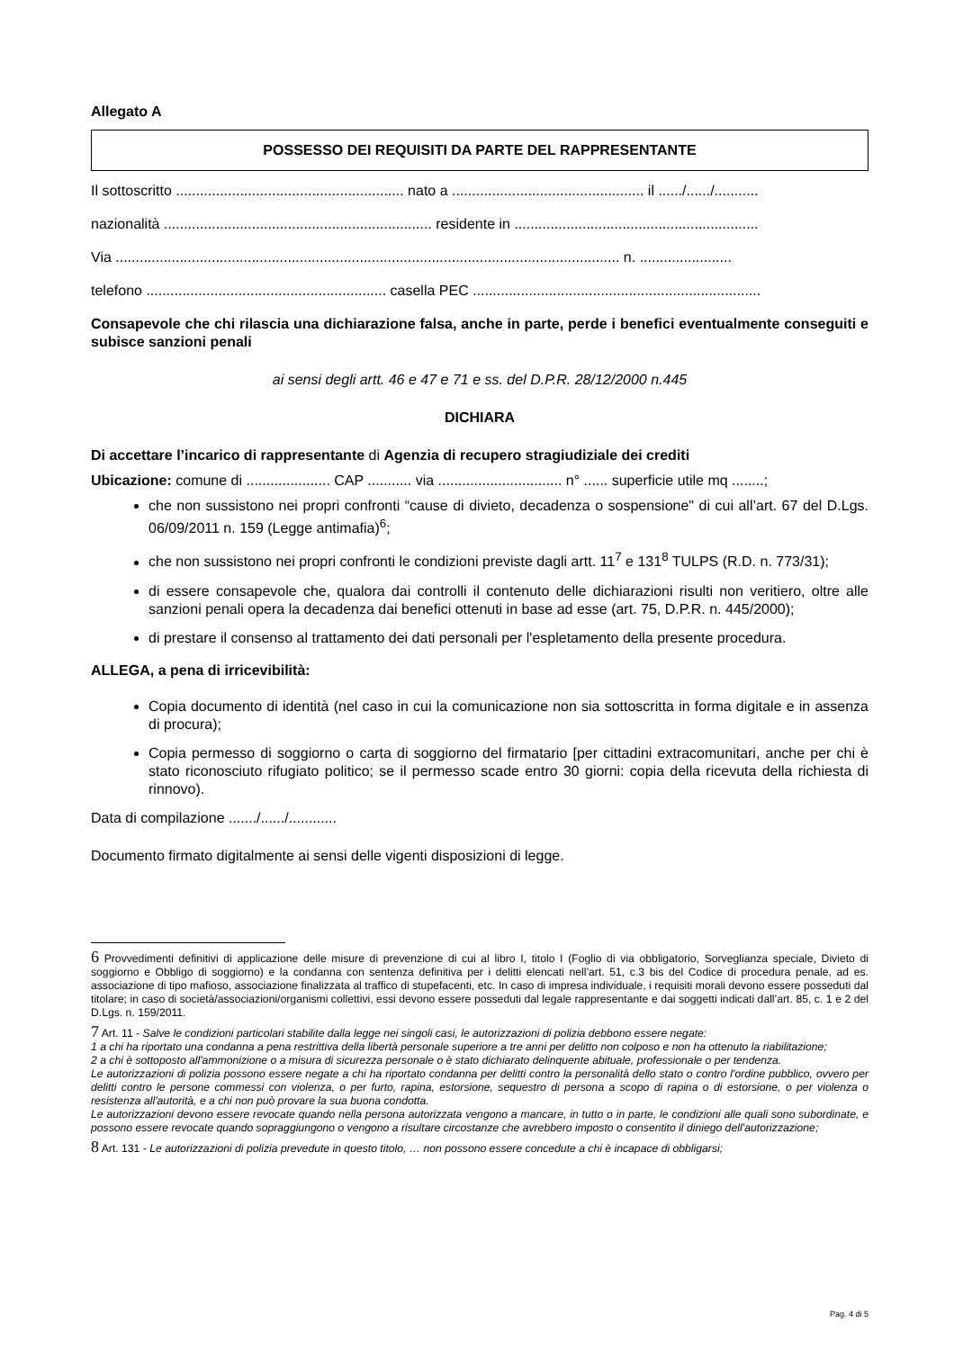Allegato A
POSSESSO DEI REQUISITI DA PARTE DEL RAPPRESENTANTE
Il sottoscritto ......................................................... nato a ................................................ il ....../....../...........
nazionalità ................................................................... residente in .............................................................
Via .............................................................................................................................. n. .......................
telefono ............................................................ casella PEC ........................................................................
Consapevole che chi rilascia una dichiarazione falsa, anche in parte, perde i benefici eventualmente conseguiti e subisce sanzioni penali
ai sensi degli artt. 46 e 47 e 71 e ss. del D.P.R. 28/12/2000 n.445
DICHIARA
Di accettare l’incarico di rappresentante di Agenzia di recupero stragiudiziale dei crediti
Ubicazione: comune di ..................... CAP ........... via ............................... n° ...... superficie utile mq ........;
che non sussistono nei propri confronti “cause di divieto, decadenza o sospensione" di cui all’art. 67 del D.Lgs. 06/09/2011 n. 159 (Legge antimafia)<sup>6</sup>;
che non sussistono nei propri confronti le condizioni previste dagli artt. 11<sup>7</sup> e 131<sup>8</sup> TULPS (R.D. n. 773/31);
di essere consapevole che, qualora dai controlli il contenuto delle dichiarazioni risulti non veritiero, oltre alle sanzioni penali opera la decadenza dai benefici ottenuti in base ad esse (art. 75, D.P.R. n. 445/2000);
di prestare il consenso al trattamento dei dati personali per l'espletamento della presente procedura.
ALLEGA, a pena di irricevibilità:
Copia documento di identità (nel caso in cui la comunicazione non sia sottoscritta in forma digitale e in assenza di procura);
Copia permesso di soggiorno o carta di soggiorno del firmatario [per cittadini extracomunitari, anche per chi è stato riconosciuto rifugiato politico; se il permesso scade entro 30 giorni: copia della ricevuta della richiesta di rinnovo).
Data di compilazione ......./....../............
Documento firmato digitalmente ai sensi delle vigenti disposizioni di legge.
6 Provvedimenti definitivi di applicazione delle misure di prevenzione di cui al libro I, titolo I (Foglio di via obbligatorio, Sorveglianza speciale, Divieto di soggiorno e Obbligo di soggiorno) e la condanna con sentenza definitiva per i delitti elencati nell’art. 51, c.3 bis del Codice di procedura penale, ad es. associazione di tipo mafioso, associazione finalizzata al traffico di stupefacenti, etc. In caso di impresa individuale, i requisiti morali devono essere posseduti dal titolare; in caso di società/associazioni/organismi collettivi, essi devono essere posseduti dal legale rappresentante e dai soggetti indicati dall’art. 85, c. 1 e 2 del D.Lgs. n. 159/2011.
7 Art. 11 - Salve le condizioni particolari stabilite dalla legge nei singoli casi, le autorizzazioni di polizia debbono essere negate:
1 a chi ha riportato una condanna a pena restrittiva della libertà personale superiore a tre anni per delitto non colposo e non ha ottenuto la riabilitazione;
2 a chi è sottoposto all'ammonizione o a misura di sicurezza personale o è stato dichiarato delinquente abituale, professionale o per tendenza.
Le autorizzazioni di polizia possono essere negate a chi ha riportato condanna per delitti contro la personalità dello stato o contro l'ordine pubblico, ovvero per delitti contro le persone commessi con violenza, o per furto, rapina, estorsione, sequestro di persona a scopo di rapina o di estorsione, o per violenza o resistenza all'autorità, e a chi non può provare la sua buona condotta.
Le autorizzazioni devono essere revocate quando nella persona autorizzata vengono a mancare, in tutto o in parte, le condizioni alle quali sono subordinate, e possono essere revocate quando sopraggiungono o vengono a risultare circostanze che avrebbero imposto o consentito il diniego dell’autorizzazione;
8 Art. 131 - Le autorizzazioni di polizia prevedute in questo titolo, … non possono essere concedute a chi è incapace di obbligarsi;
Pag. 4 di 5